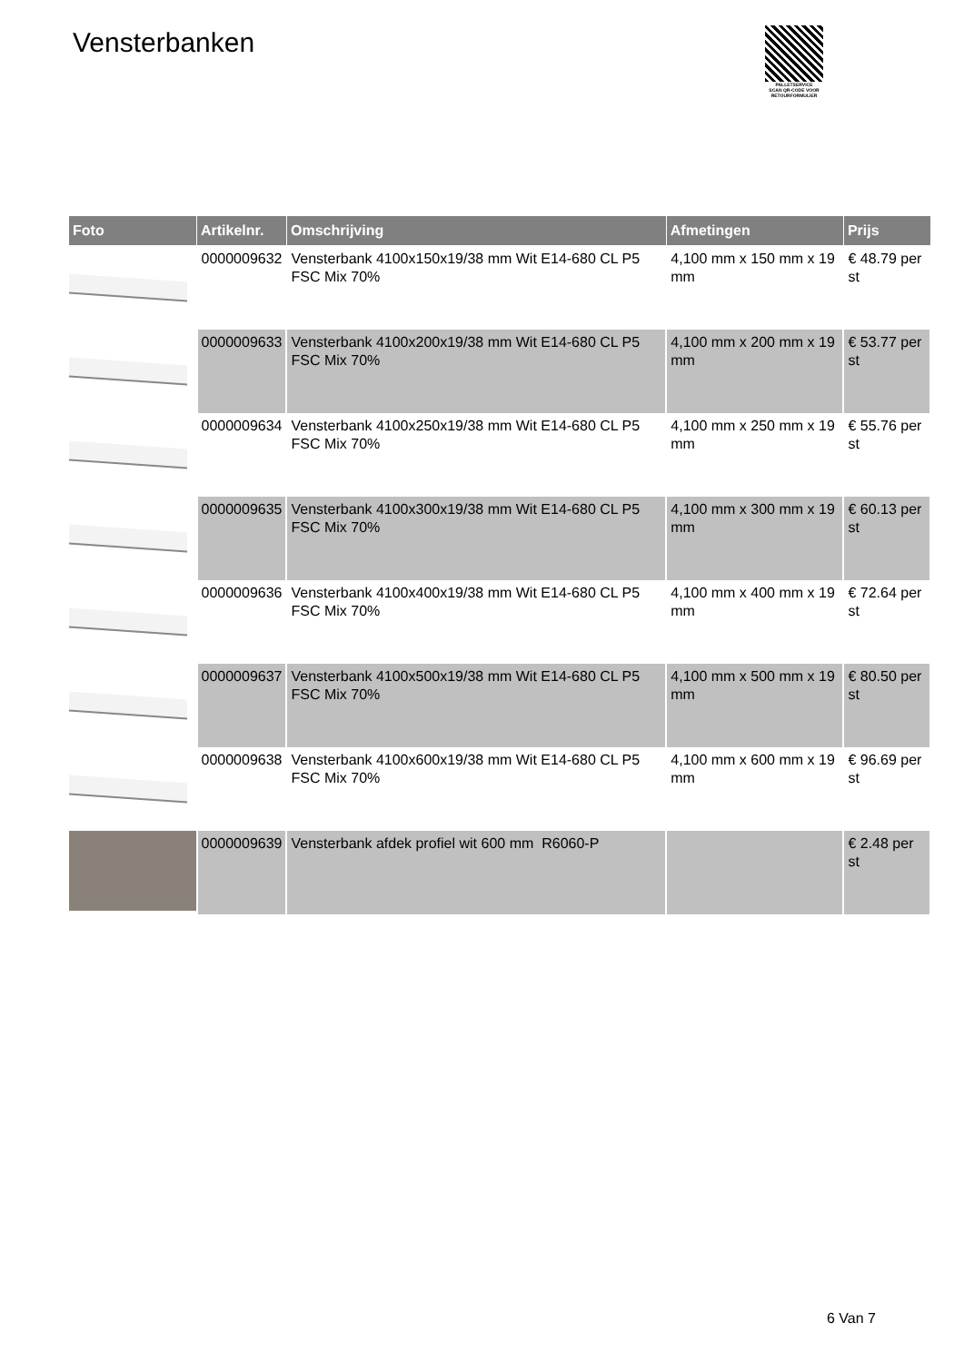Vensterbanken
PALLETSERVICE
SCAN QR-CODE VOOR RETOURFORMULIER
| Foto | Artikelnr. | Omschrijving | Afmetingen | Prijs |
| --- | --- | --- | --- | --- |
| | 0000009632 | Vensterbank 4100x150x19/38 mm Wit E14-680 CL P5 FSC Mix 70% | 4,100 mm x 150 mm x 19 mm | € 48.79 per st |
| | 0000009633 | Vensterbank 4100x200x19/38 mm Wit E14-680 CL P5 FSC Mix 70% | 4,100 mm x 200 mm x 19 mm | € 53.77 per st |
| | 0000009634 | Vensterbank 4100x250x19/38 mm Wit E14-680 CL P5 FSC Mix 70% | 4,100 mm x 250 mm x 19 mm | € 55.76 per st |
| | 0000009635 | Vensterbank 4100x300x19/38 mm Wit E14-680 CL P5 FSC Mix 70% | 4,100 mm x 300 mm x 19 mm | € 60.13 per st |
| | 0000009636 | Vensterbank 4100x400x19/38 mm Wit E14-680 CL P5 FSC Mix 70% | 4,100 mm x 400 mm x 19 mm | € 72.64 per st |
| | 0000009637 | Vensterbank 4100x500x19/38 mm Wit E14-680 CL P5 FSC Mix 70% | 4,100 mm x 500 mm x 19 mm | € 80.50 per st |
| | 0000009638 | Vensterbank 4100x600x19/38 mm Wit E14-680 CL P5 FSC Mix 70% | 4,100 mm x 600 mm x 19 mm | € 96.69 per st |
| | 0000009639 | Vensterbank afdek profiel wit 600 mm R6060-P | | € 2.48 per st |
6 Van 7